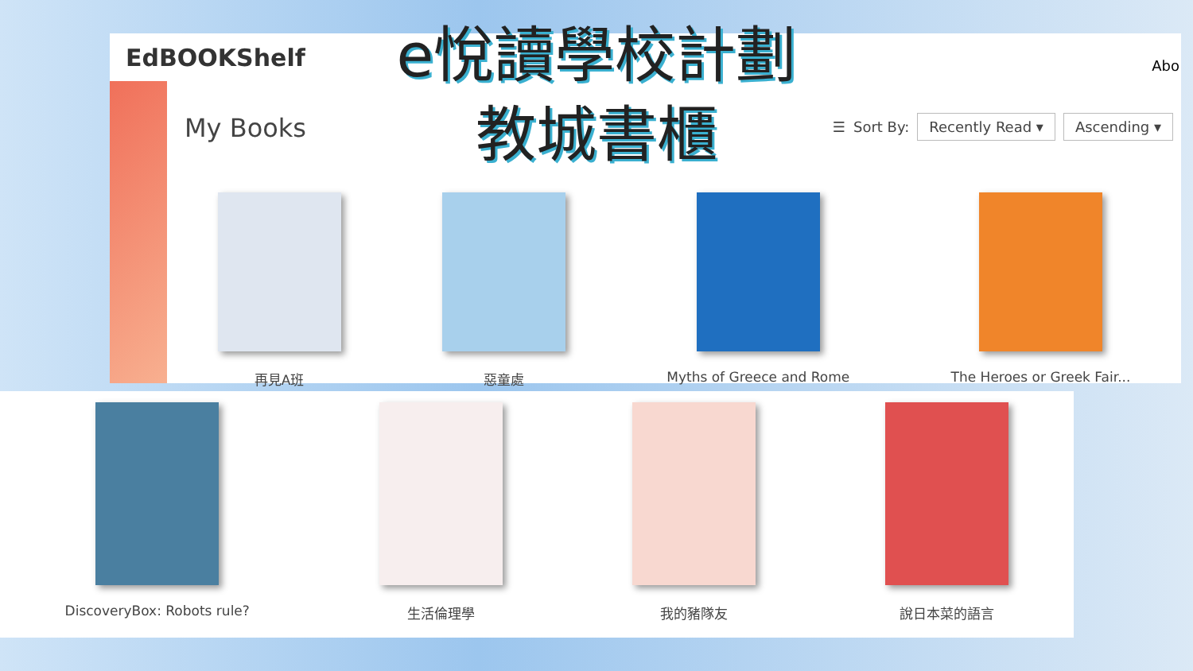e悅讀學校計劃
教城書櫃
EdBOOKShelf
Abo
My Books
☰ Sort By: Recently Read ▾ Ascending ▾
再見A班 惡童處 Myths of Greece and Rome The Heroes or Greek Fair...
DiscoveryBox: Robots rule? 生活倫理學 我的豬隊友 說日本菜的語言